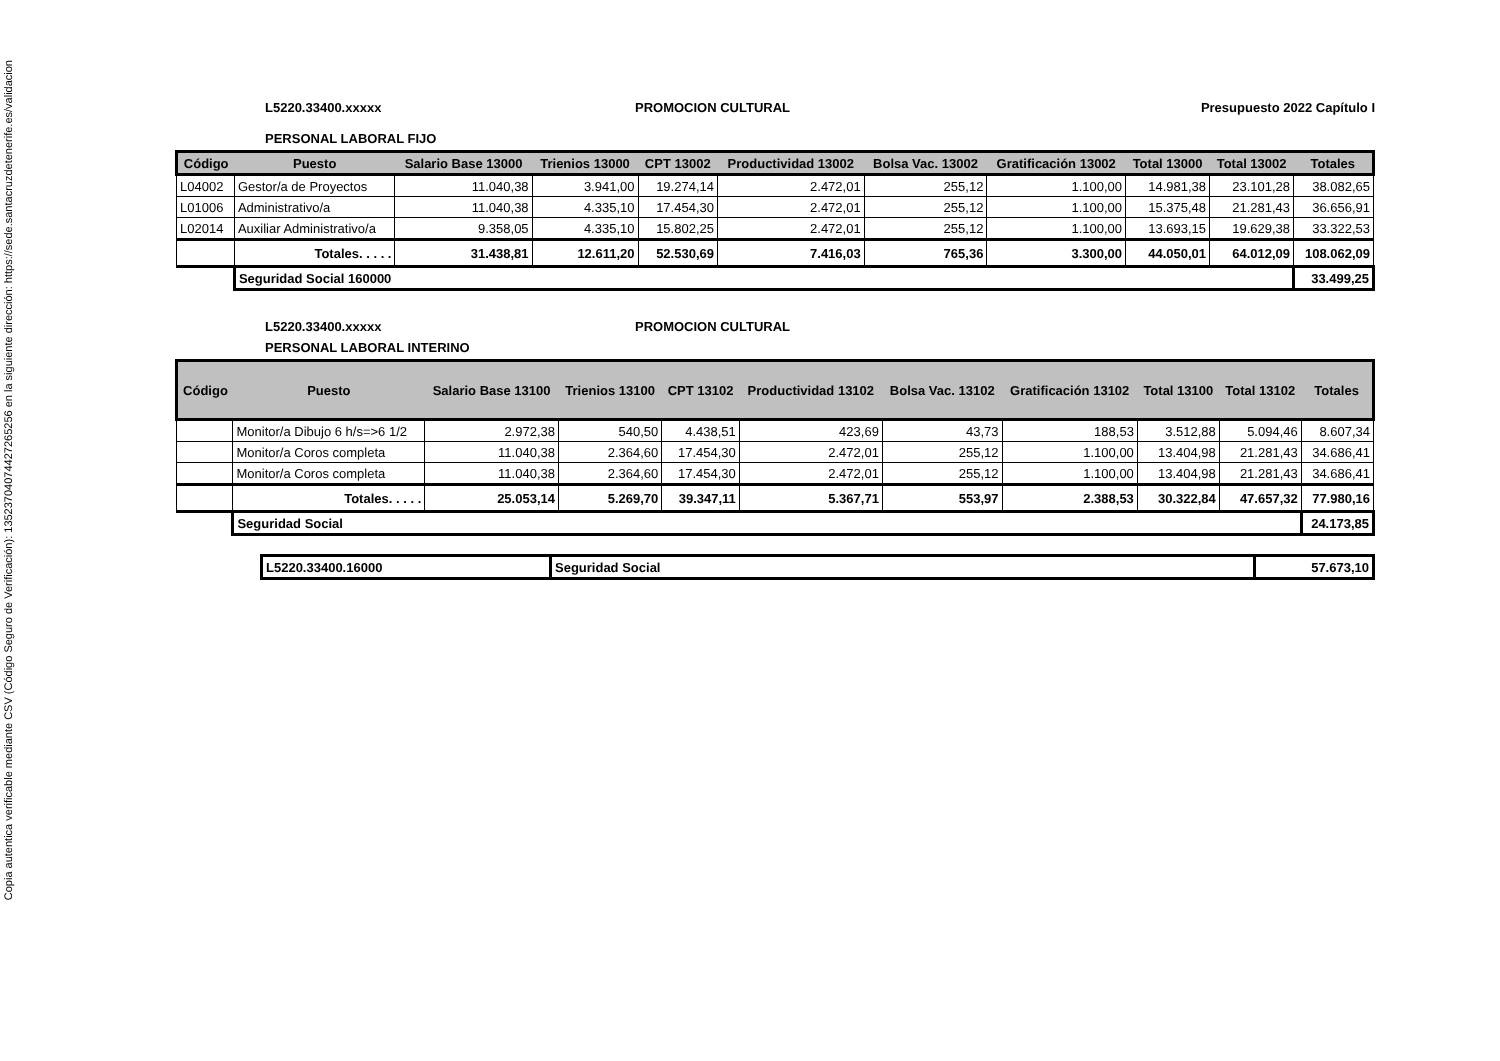Copia autentica verificable mediante CSV (Código Seguro de Verificación): 13523704074427265256 en la siguiente dirección: https://sede.santacruzdetenerife.es/validacion
L5220.33400.xxxxx PROMOCION CULTURAL Presupuesto 2022 Capítulo I
PERSONAL LABORAL FIJO
| Código | Puesto | Salario Base 13000 | Trienios 13000 | CPT 13002 | Productividad 13002 | Bolsa Vac. 13002 | Gratificación 13002 | Total 13000 | Total 13002 | Totales |
| --- | --- | --- | --- | --- | --- | --- | --- | --- | --- | --- |
| L04002 | Gestor/a de Proyectos | 11.040,38 | 3.941,00 | 19.274,14 | 2.472,01 | 255,12 | 1.100,00 | 14.981,38 | 23.101,28 | 38.082,65 |
| L01006 | Administrativo/a | 11.040,38 | 4.335,10 | 17.454,30 | 2.472,01 | 255,12 | 1.100,00 | 15.375,48 | 21.281,43 | 36.656,91 |
| L02014 | Auxiliar Administrativo/a | 9.358,05 | 4.335,10 | 15.802,25 | 2.472,01 | 255,12 | 1.100,00 | 13.693,15 | 19.629,38 | 33.322,53 |
| | Totales. . . . . | 31.438,81 | 12.611,20 | 52.530,69 | 7.416,03 | 765,36 | 3.300,00 | 44.050,01 | 64.012,09 | 108.062,09 |
| | Seguridad Social 160000 | | | | | | | | | 33.499,25 |
L5220.33400.xxxxx PROMOCION CULTURAL
PERSONAL LABORAL INTERINO
| Código | Puesto | Salario Base 13100 | Trienios 13100 | CPT 13102 | Productividad 13102 | Bolsa Vac. 13102 | Gratificación 13102 | Total 13100 | Total 13102 | Totales |
| --- | --- | --- | --- | --- | --- | --- | --- | --- | --- | --- |
| | Monitor/a Dibujo 6 h/s=>6 1/2 | 2.972,38 | 540,50 | 4.438,51 | 423,69 | 43,73 | 188,53 | 3.512,88 | 5.094,46 | 8.607,34 |
| | Monitor/a Coros completa | 11.040,38 | 2.364,60 | 17.454,30 | 2.472,01 | 255,12 | 1.100,00 | 13.404,98 | 21.281,43 | 34.686,41 |
| | Monitor/a Coros completa | 11.040,38 | 2.364,60 | 17.454,30 | 2.472,01 | 255,12 | 1.100,00 | 13.404,98 | 21.281,43 | 34.686,41 |
| | Totales. . . . . | 25.053,14 | 5.269,70 | 39.347,11 | 5.367,71 | 553,97 | 2.388,53 | 30.322,84 | 47.657,32 | 77.980,16 |
| | Seguridad Social | | | | | | | | | 24.173,85 |
| L5220.33400.16000 | Seguridad Social | 57.673,10 |